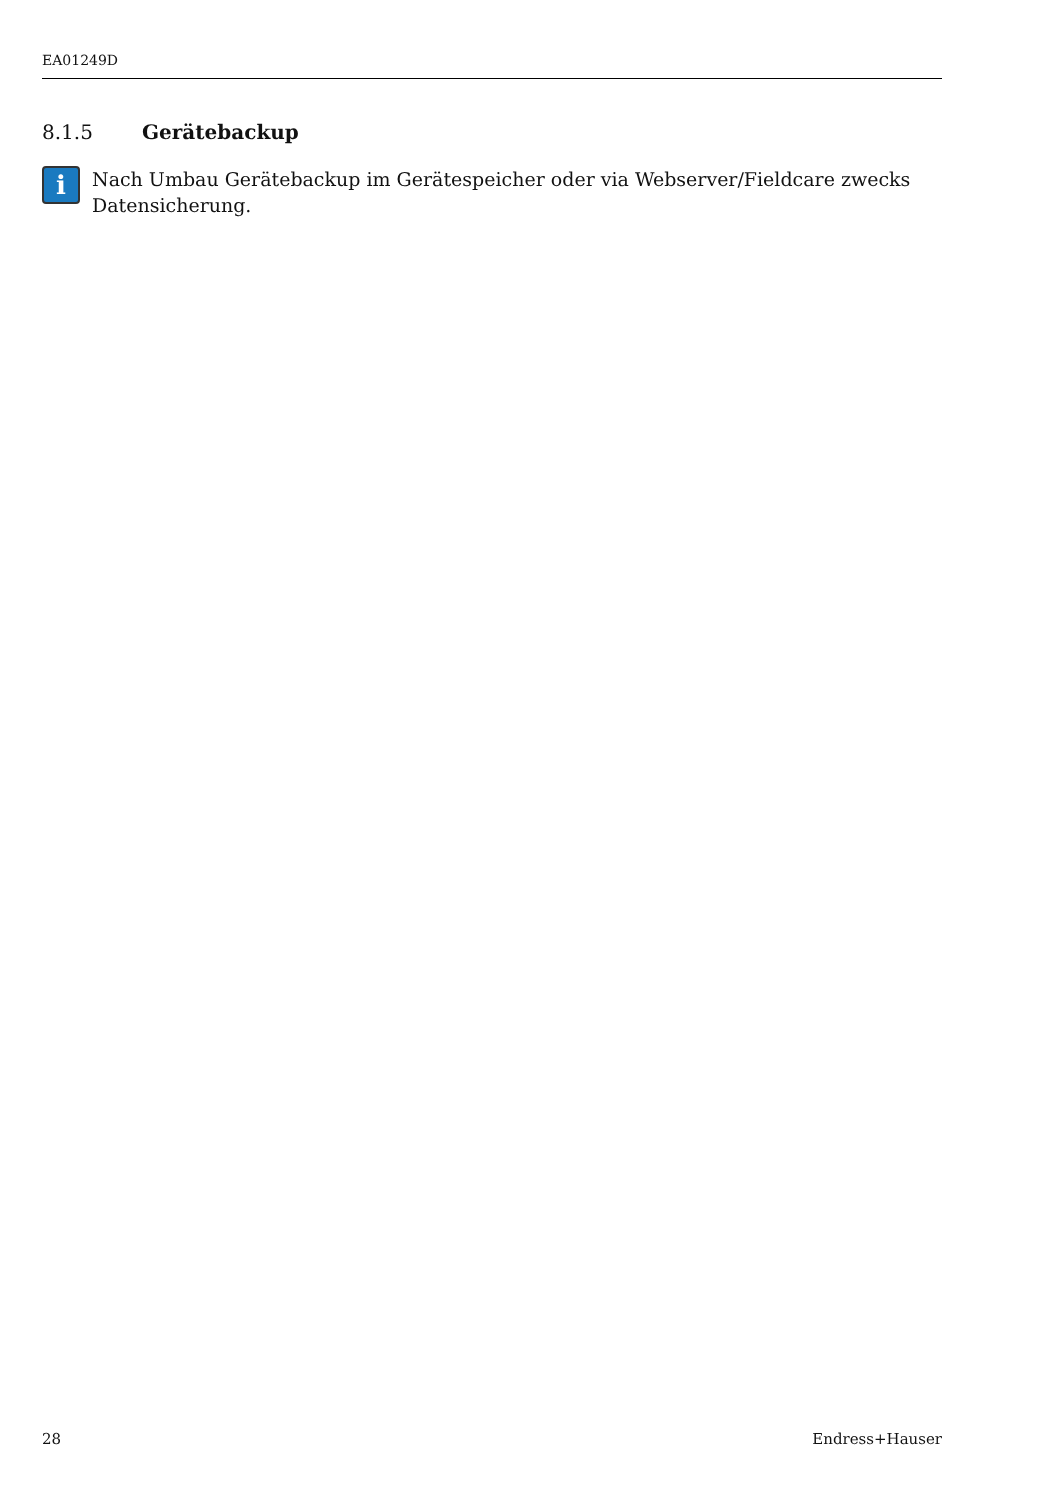EA01249D
8.1.5 Gerätebackup
i
Nach Umbau Gerätebackup im Gerätespeicher oder via Webserver/Fieldcare zwecks Datensicherung.
28 Endress+Hauser